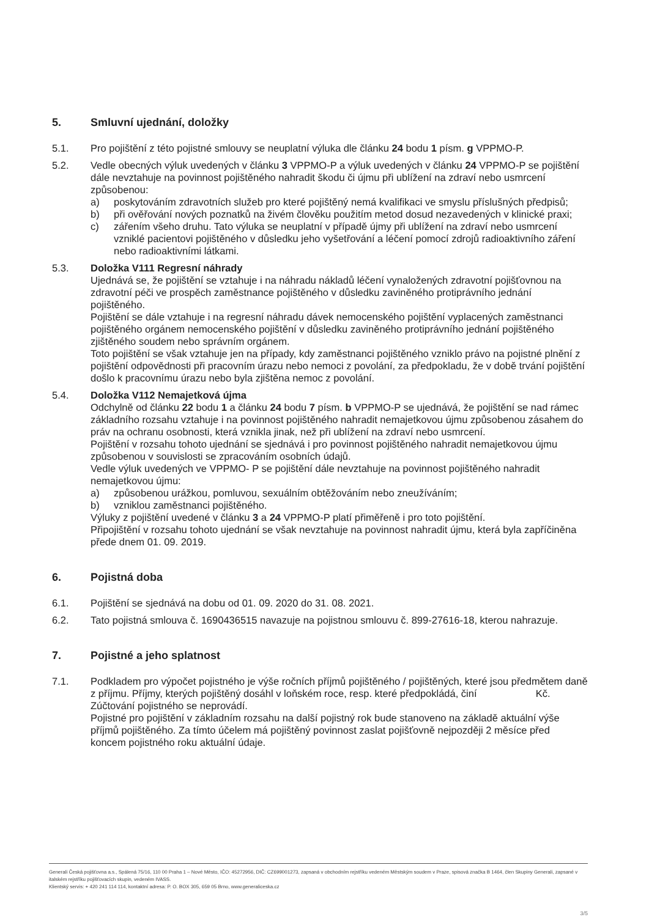5. Smluvní ujednání, doložky
5.1. Pro pojištění z této pojistné smlouvy se neuplatní výluka dle článku 24 bodu 1 písm. g VPPMO-P.
5.2. Vedle obecných výluk uvedených v článku 3 VPPMO-P a výluk uvedených v článku 24 VPPMO-P se pojištění dále nevztahuje na povinnost pojištěného nahradit škodu či újmu při ublížení na zdraví nebo usmrcení způsobenou:
a) poskytováním zdravotních služeb pro které pojištěný nemá kvalifikaci ve smyslu příslušných předpisů;
b) při ověřování nových poznatků na živém člověku použitím metod dosud nezavedených v klinické praxi;
c) zářením všeho druhu. Tato výluka se neuplatní v případě újmy při ublížení na zdraví nebo usmrcení vzniklé pacientovi pojištěného v důsledku jeho vyšetřování a léčení pomocí zdrojů radioaktivního záření nebo radioaktivními látkami.
5.3. Doložka V111 Regresní náhrady
Ujednává se, že pojištění se vztahuje i na náhradu nákladů léčení vynaložených zdravotní pojišťovnou na zdravotní péči ve prospěch zaměstnance pojištěného v důsledku zaviněného protiprávního jednání pojištěného.
Pojištění se dále vztahuje i na regresní náhradu dávek nemocenského pojištění vyplacených zaměstnanci pojištěného orgánem nemocenského pojištění v důsledku zaviněného protiprávního jednání pojištěného zjištěného soudem nebo správním orgánem.
Toto pojištění se však vztahuje jen na případy, kdy zaměstnanci pojištěného vzniklo právo na pojistné plnění z pojištění odpovědnosti při pracovním úrazu nebo nemoci z povolání, za předpokladu, že v době trvání pojištění došlo k pracovnímu úrazu nebo byla zjištěna nemoc z povolání.
5.4. Doložka V112 Nemajetková újma
Odchylně od článku 22 bodu 1 a článku 24 bodu 7 písm. b VPPMO-P se ujednává, že pojištění se nad rámec základního rozsahu vztahuje i na povinnost pojištěného nahradit nemajetkovou újmu způsobenou zásahem do práv na ochranu osobnosti, která vznikla jinak, než při ublížení na zdraví nebo usmrcení.
Pojištění v rozsahu tohoto ujednání se sjednává i pro povinnost pojištěného nahradit nemajetkovou újmu způsobenou v souvislosti se zpracováním osobních údajů.
Vedle výluk uvedených ve VPPMO- P se pojištění dále nevztahuje na povinnost pojištěného nahradit nemajetkovou újmu:
a) způsobenou urážkou, pomluvou, sexuálním obtěžováním nebo zneužíváním;
b) vzniklou zaměstnanci pojištěného.
Výluky z pojištění uvedené v článku 3 a 24 VPPMO-P platí přiměřeně i pro toto pojištění.
Připojištění v rozsahu tohoto ujednání se však nevztahuje na povinnost nahradit újmu, která byla zapříčiněna přede dnem 01. 09. 2019.
6. Pojistná doba
6.1. Pojištění se sjednává na dobu od 01. 09. 2020 do 31. 08. 2021.
6.2. Tato pojistná smlouva č. 1690436515 navazuje na pojistnou smlouvu č. 899-27616-18, kterou nahrazuje.
7. Pojistné a jeho splatnost
7.1. Podkladem pro výpočet pojistného je výše ročních příjmů pojištěného / pojištěných, které jsou předmětem daně z příjmu. Příjmy, kterých pojištěný dosáhl v loňském roce, resp. které předpokládá, činí Kč. Zúčtování pojistného se neprovádí.
Pojistné pro pojištění v základním rozsahu na další pojistný rok bude stanoveno na základě aktuální výše příjmů pojištěného. Za tímto účelem má pojištěný povinnost zaslat pojišťovně nejpozději 2 měsíce před koncem pojistného roku aktuální údaje.
Generali Česká pojišťovna a.s., Spálená 75/16, 110 00 Praha 1 – Nové Město, IČO: 45272956, DIČ: CZ699001273, zapsaná v obchodním rejstříku vedeném Městským soudem v Praze, spisová značka B 1464, člen Skupiny Generali, zapsané v italském rejstříku pojišťovacích skupin, vedeném IVASS.
Klientský servis: + 420 241 114 114, kontaktní adresa: P. O. BOX 305, 659 05 Brno, www.generaliceska.cz
3/5